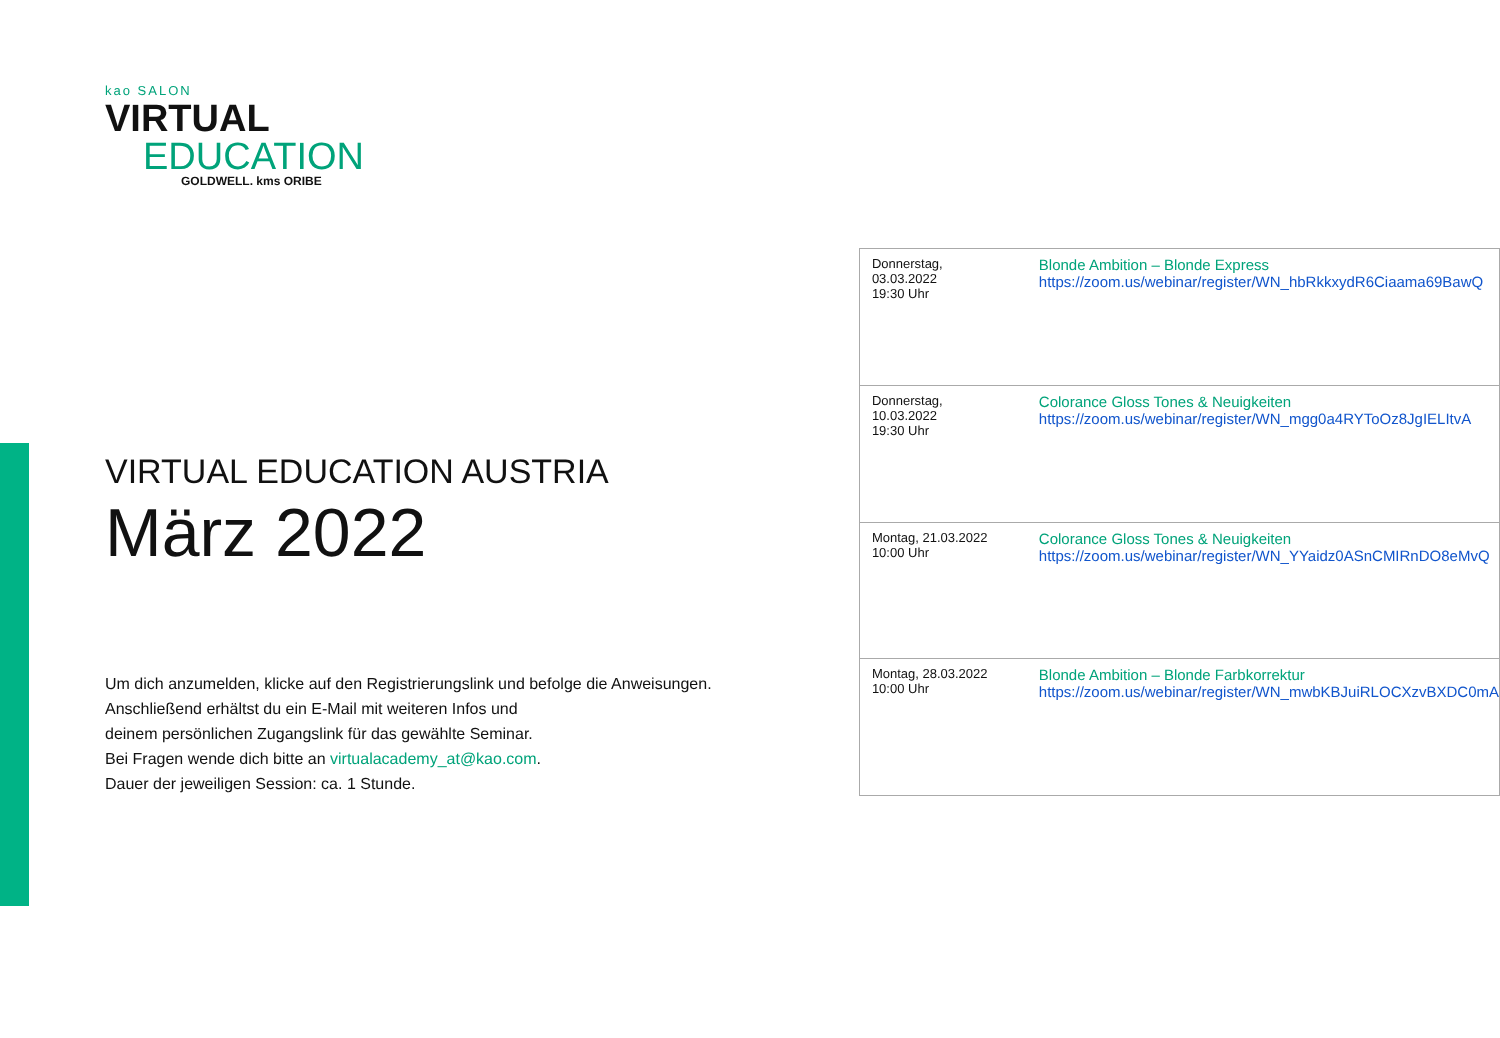kao SALON
VIRTUAL
EDUCATION
GOLDWELL. kms ORIBE
VIRTUAL EDUCATION AUSTRIA
März 2022
Um dich anzumelden, klicke auf den Registrierungslink und befolge die Anweisungen.
Anschließend erhältst du ein E-Mail mit weiteren Infos und
deinem persönlichen Zugangslink für das gewählte Seminar.
Bei Fragen wende dich bitte an virtualacademy_at@kao.com.
Dauer der jeweiligen Session: ca. 1 Stunde.
| Donnerstag, 03.03.2022 19:30 Uhr | Blonde Ambition – Blonde Express https://zoom.us/webinar/register/WN_hbRkkxydR6Ciaama69BawQ |
| Donnerstag, 10.03.2022 19:30 Uhr | Colorance Gloss Tones & Neuigkeiten https://zoom.us/webinar/register/WN_mgg0a4RYToOz8JgIELItvA |
| Montag, 21.03.2022 10:00 Uhr | Colorance Gloss Tones & Neuigkeiten https://zoom.us/webinar/register/WN_YYaidz0ASnCMIRnDO8eMvQ |
| Montag, 28.03.2022 10:00 Uhr | Blonde Ambition – Blonde Farbkorrektur https://zoom.us/webinar/register/WN_mwbKBJuiRLOCXzvBXDC0mA |